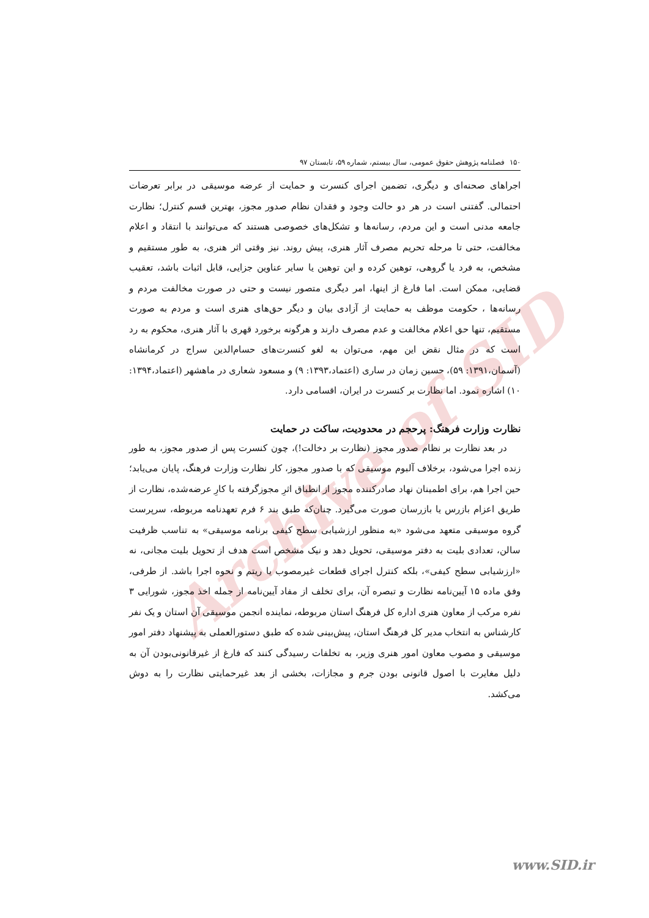Archive of SID
۱۵۰ فصلنامه پژوهش حقوق عمومی، سال بیستم، شماره ۵۹، تابستان ۹۷
اجراهای صحنه‌ای و دیگری، تضمین اجرای کنسرت و حمایت از عرضه موسیقی در برابر تعرضات احتمالی. گفتنی است در هر دو حالت وجود و فقدان نظام صدور مجوز، بهترین قسم کنترل؛ نظارت جامعه مدنی است و این مردم، رسانه‌ها و تشکل‌های خصوصی هستند که می‌توانند با انتقاد و اعلام مخالفت، حتی تا مرحله تحریم مصرف آثار هنری، پیش روند. نیز وقتی اثر هنری، به طور مستقیم و مشخص، به فرد یا گروهی، توهین کرده و این توهین یا سایر عناوین جزایی، قابل اثبات باشد، تعقیب قضایی، ممکن است. اما فارغ از اینها، امر دیگری متصور نیست و حتی در صورت مخالفت مردم و رسانه‌ها ، حکومت موظف به حمایت از آزادی بیان و دیگر حق‌های هنری است و مردم به صورت مستقیم، تنها حق اعلام مخالفت و عدم مصرف دارند و هرگونه برخورد قهری با آثار هنری، محکوم به رد است که در مثال نقض این مهم، می‌توان به لغو کنسرت‌های حسام‌الدین سراج در کرمانشاه (آسمان،۱۳۹۱: ۵۹)، حسین زمان در ساری (اعتماد،۱۳۹۳: ۹) و مسعود شعاری در ماهشهر (اعتماد،۱۳۹۴: ۱۰) اشاره نمود. اما نظارت بر کنسرت در ایران، اقسامی دارد.
نظارت وزارت فرهنگ: پرحجم در محدودیت، ساکت در حمایت
در بعد نظارت بر نظام صدور مجوز (نظارت بر دخالت!)، چون کنسرت پس از صدور مجوز، به طور زنده اجرا می‌شود، برخلاف آلبوم موسیقی که با صدور مجوز، کار نظارت وزارت فرهنگ، پایان می‌یابد؛ حین اجرا هم، برای اطمینان نهاد صادرکننده مجوز از انطباق اثرِ مجوزگرفته با کارِ عرضه‌شده، نظارت از طریق اعزام بازرس یا بازرسان صورت می‌گیرد. چنان‌که طبق بند ۶ فرم تعهدنامه مربوطه، سرپرست گروه موسیقی متعهد می‌شود «به منظور ارزشیابی سطح کیفی برنامه موسیقی» به تناسب ظرفیت سالن، تعدادی بلیت به دفتر موسیقی، تحویل دهد و نیک مشخص است هدف از تحویل بلیت مجانی، نه «ارزشیابی سطح کیفی»، بلکه کنترل اجرای قطعات غیرمصوب یا ریتم و نحوه اجرا باشد. از طرفی، وفق ماده ۱۵ آیین‌نامه نظارت و تبصره آن، برای تخلف از مفاد آیین‌نامه از جمله اخذ مجوز، شورایی ۳ نفره مرکب از معاون هنری اداره کل فرهنگ استان مربوطه، نماینده انجمن موسیقی آن استان و یک نفر کارشناس به انتخاب مدیر کل فرهنگ استان، پیش‌بینی شده که طبق دستورالعملی به پیشنهاد دفتر امور موسیقی و مصوب معاون امور هنری وزیر، به تخلفات رسیدگی کنند که فارغ از غیرقانونی‌بودن آن به دلیل مغایرت با اصول قانونی بودن جرم و مجازات، بخشی از بعد غیرحمایتی نظارت را به دوش می‌کشد.
www.SID.ir